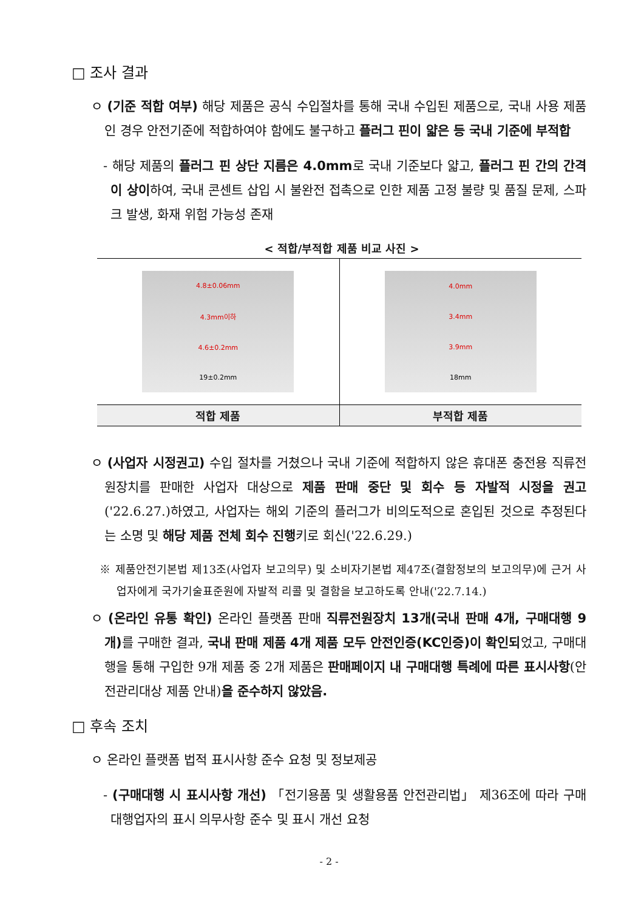□ 조사 결과
ㅇ (기준 적합 여부) 해당 제품은 공식 수입절차를 통해 국내 수입된 제품으로, 국내 사용 제품인 경우 안전기준에 적합하여야 함에도 불구하고 플러그 핀이 얇은 등 국내 기준에 부적합
- 해당 제품의 플러그 핀 상단 지름은 4.0mm로 국내 기준보다 얇고, 플러그 핀 간의 간격이 상이하여, 국내 콘센트 삽입 시 불완전 접촉으로 인한 제품 고정 불량 및 품질 문제, 스파크 발생, 화재 위험 가능성 존재
< 적합/부적합 제품 비교 사진 >
| 4.8±0.06mm 4.3mm이하 4.6±0.2mm 19±0.2mm | 4.0mm 3.4mm 3.9mm 18mm |
| 적합 제품 | 부적합 제품 |
ㅇ (사업자 시정권고) 수입 절차를 거쳤으나 국내 기준에 적합하지 않은 휴대폰 충전용 직류전원장치를 판매한 사업자 대상으로 제품 판매 중단 및 회수 등 자발적 시정을 권고('22.6.27.)하였고, 사업자는 해외 기준의 플러그가 비의도적으로 혼입된 것으로 추정된다는 소명 및 해당 제품 전체 회수 진행키로 회신('22.6.29.)
※ 제품안전기본법 제13조(사업자 보고의무) 및 소비자기본법 제47조(결함정보의 보고의무)에 근거 사업자에게 국가기술표준원에 자발적 리콜 및 결함을 보고하도록 안내('22.7.14.)
ㅇ (온라인 유통 확인) 온라인 플랫폼 판매 직류전원장치 13개(국내 판매 4개, 구매대행 9개) 를 구매한 결과, 국내 판매 제품 4개 제품 모두 안전인증(KC인증)이 확인되었고, 구매대행을 통해 구입한 9개 제품 중 2개 제품은 판매페이지 내 구매대행 특례에 따른 표시사항(안전관리대상 제품 안내)을 준수하지 않았음.
□ 후속 조치
ㅇ 온라인 플랫폼 법적 표시사항 준수 요청 및 정보제공
- (구매대행 시 표시사항 개선) 「전기용품 및 생활용품 안전관리법」 제36조에 따라 구매대행업자의 표시 의무사항 준수 및 표시 개선 요청
- 2 -